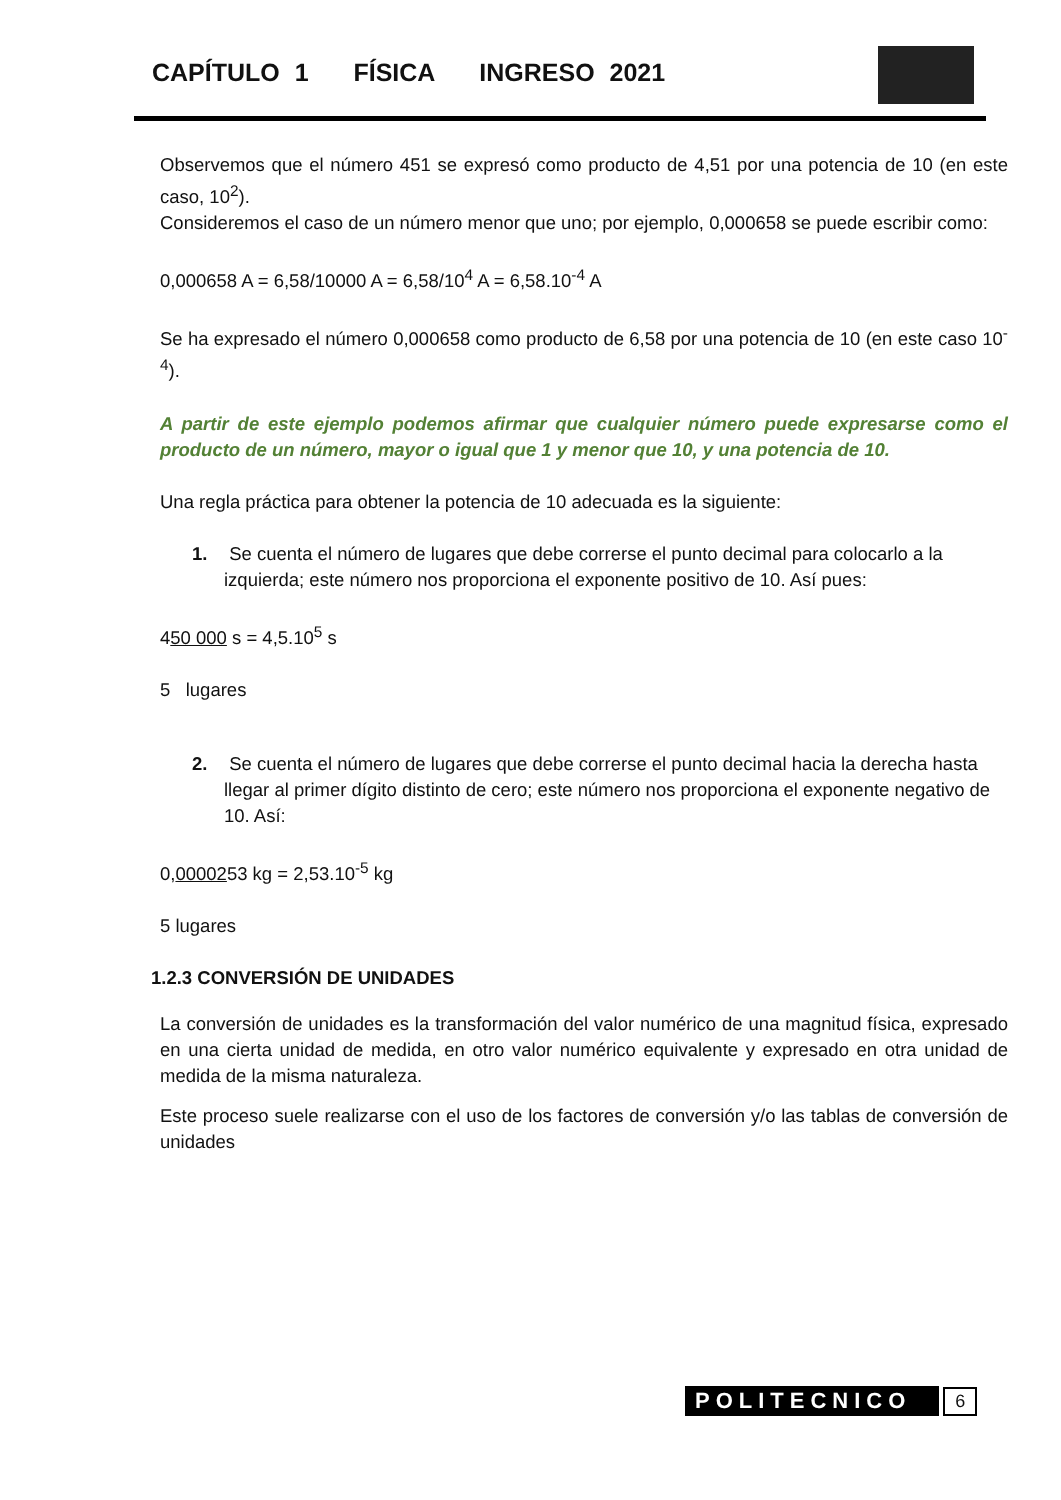CAPÍTULO 1 FÍSICA INGRESO 2021
Observemos que el número 451 se expresó como producto de 4,51 por una potencia de 10 (en este caso, 10<sup>2</sup>).
Consideremos el caso de un número menor que uno; por ejemplo, 0,000658 se puede escribir como:
0,000658 A = 6,58/10000 A = 6,58/10<sup>4</sup> A = 6,58.10<sup>-4</sup> A
Se ha expresado el número 0,000658 como producto de 6,58 por una potencia de 10 (en este caso 10<sup>-4</sup>).
A partir de este ejemplo podemos afirmar que cualquier número puede expresarse como el producto de un número, mayor o igual que 1 y menor que 10, y una potencia de 10.
Una regla práctica para obtener la potencia de 10 adecuada es la siguiente:
1. Se cuenta el número de lugares que debe correrse el punto decimal para colocarlo a la izquierda; este número nos proporciona el exponente positivo de 10. Así pues:
450 000 s = 4,5.10<sup>5</sup> s
5 lugares
2. Se cuenta el número de lugares que debe correrse el punto decimal hacia la derecha hasta llegar al primer dígito distinto de cero; este número nos proporciona el exponente negativo de 10. Así:
0,0000253 kg = 2,53.10<sup>-5</sup> kg
5 lugares
1.2.3 CONVERSIÓN DE UNIDADES
La conversión de unidades es la transformación del valor numérico de una magnitud física, expresado en una cierta unidad de medida, en otro valor numérico equivalente y expresado en otra unidad de medida de la misma naturaleza.
Este proceso suele realizarse con el uso de los factores de conversión y/o las tablas de conversión de unidades
POLITECNICO 6